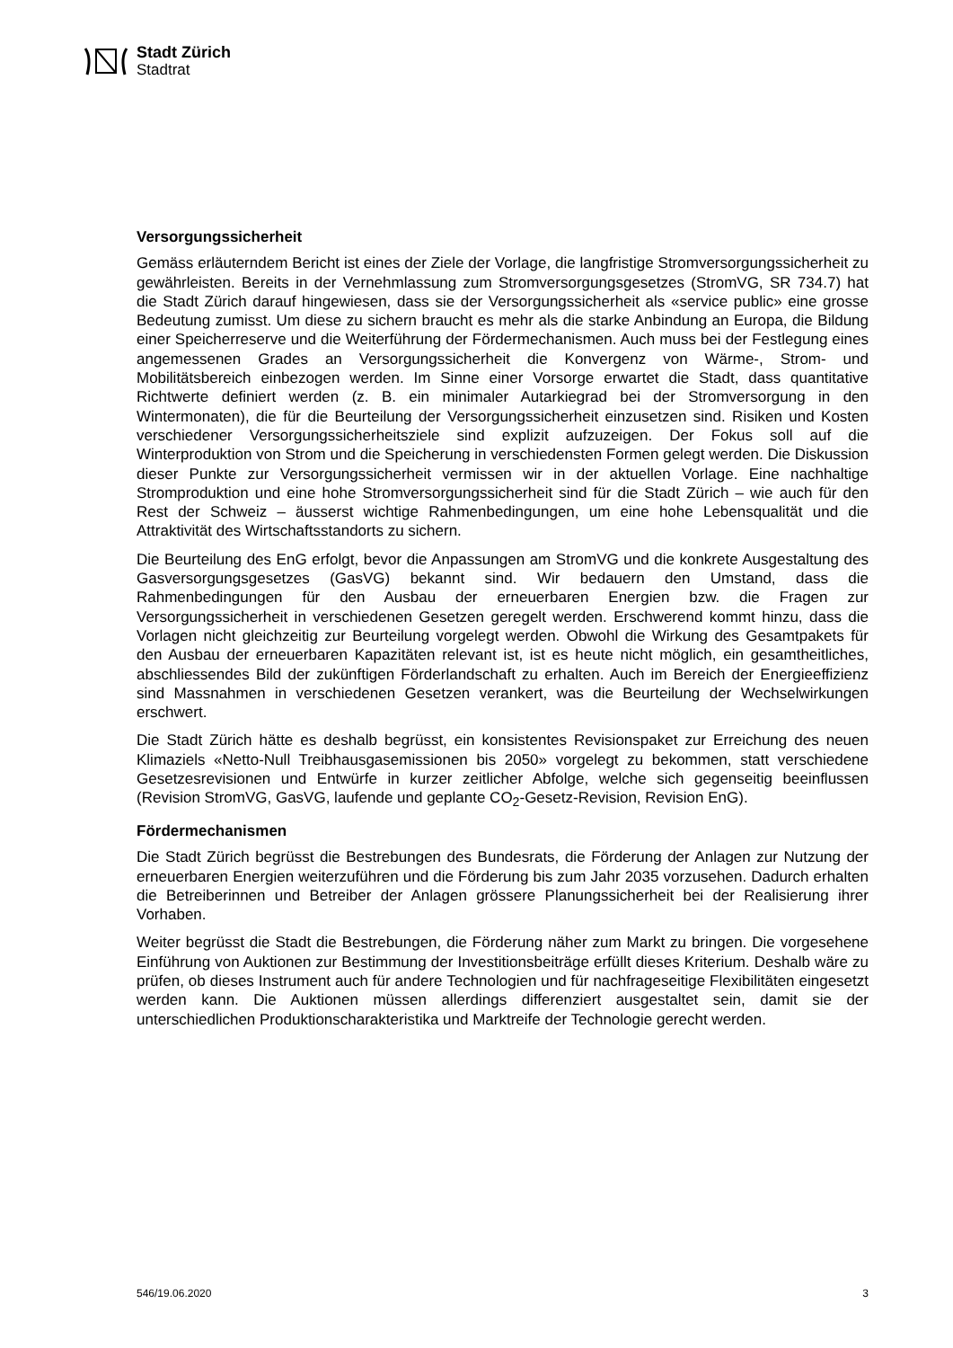Stadt Zürich
Stadtrat
Versorgungssicherheit
Gemäss erläuterndem Bericht ist eines der Ziele der Vorlage, die langfristige Stromversorgungssicherheit zu gewährleisten. Bereits in der Vernehmlassung zum Stromversorgungsgesetzes (StromVG, SR 734.7) hat die Stadt Zürich darauf hingewiesen, dass sie der Versorgungssicherheit als «service public» eine grosse Bedeutung zumisst. Um diese zu sichern braucht es mehr als die starke Anbindung an Europa, die Bildung einer Speicherreserve und die Weiterführung der Fördermechanismen. Auch muss bei der Festlegung eines angemessenen Grades an Versorgungssicherheit die Konvergenz von Wärme-, Strom- und Mobilitätsbereich einbezogen werden. Im Sinne einer Vorsorge erwartet die Stadt, dass quantitative Richtwerte definiert werden (z. B. ein minimaler Autarkiegrad bei der Stromversorgung in den Wintermonaten), die für die Beurteilung der Versorgungssicherheit einzusetzen sind. Risiken und Kosten verschiedener Versorgungssicherheitsziele sind explizit aufzuzeigen. Der Fokus soll auf die Winterproduktion von Strom und die Speicherung in verschiedensten Formen gelegt werden. Die Diskussion dieser Punkte zur Versorgungssicherheit vermissen wir in der aktuellen Vorlage. Eine nachhaltige Stromproduktion und eine hohe Stromversorgungssicherheit sind für die Stadt Zürich – wie auch für den Rest der Schweiz – äusserst wichtige Rahmenbedingungen, um eine hohe Lebensqualität und die Attraktivität des Wirtschaftsstandorts zu sichern.
Die Beurteilung des EnG erfolgt, bevor die Anpassungen am StromVG und die konkrete Ausgestaltung des Gasversorgungsgesetzes (GasVG) bekannt sind. Wir bedauern den Umstand, dass die Rahmenbedingungen für den Ausbau der erneuerbaren Energien bzw. die Fragen zur Versorgungssicherheit in verschiedenen Gesetzen geregelt werden. Erschwerend kommt hinzu, dass die Vorlagen nicht gleichzeitig zur Beurteilung vorgelegt werden. Obwohl die Wirkung des Gesamtpakets für den Ausbau der erneuerbaren Kapazitäten relevant ist, ist es heute nicht möglich, ein gesamtheitliches, abschliessendes Bild der zukünftigen Förderlandschaft zu erhalten. Auch im Bereich der Energieeffizienz sind Massnahmen in verschiedenen Gesetzen verankert, was die Beurteilung der Wechselwirkungen erschwert.
Die Stadt Zürich hätte es deshalb begrüsst, ein konsistentes Revisionspaket zur Erreichung des neuen Klimaziels «Netto-Null Treibhausgasemissionen bis 2050» vorgelegt zu bekommen, statt verschiedene Gesetzesrevisionen und Entwürfe in kurzer zeitlicher Abfolge, welche sich gegenseitig beeinflussen (Revision StromVG, GasVG, laufende und geplante CO<sub>2</sub>-Gesetz-Revision, Revision EnG).
Fördermechanismen
Die Stadt Zürich begrüsst die Bestrebungen des Bundesrats, die Förderung der Anlagen zur Nutzung der erneuerbaren Energien weiterzuführen und die Förderung bis zum Jahr 2035 vorzusehen. Dadurch erhalten die Betreiberinnen und Betreiber der Anlagen grössere Planungssicherheit bei der Realisierung ihrer Vorhaben.
Weiter begrüsst die Stadt die Bestrebungen, die Förderung näher zum Markt zu bringen. Die vorgesehene Einführung von Auktionen zur Bestimmung der Investitionsbeiträge erfüllt dieses Kriterium. Deshalb wäre zu prüfen, ob dieses Instrument auch für andere Technologien und für nachfrageseitige Flexibilitäten eingesetzt werden kann. Die Auktionen müssen allerdings differenziert ausgestaltet sein, damit sie der unterschiedlichen Produktionscharakteristika und Marktreife der Technologie gerecht werden.
546/19.06.2020 3